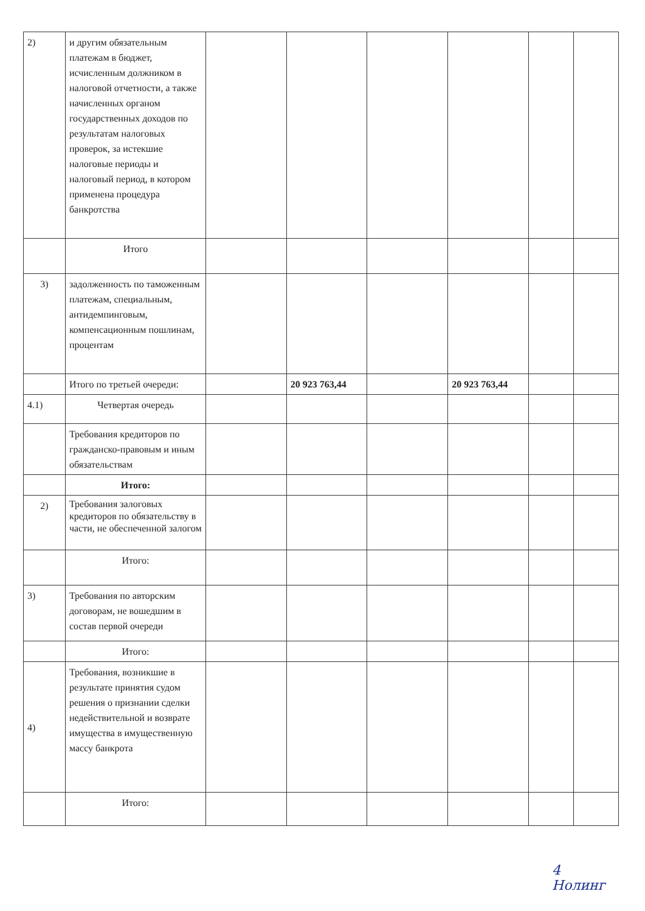| 2) | и другим обязательным платежам в бюджет, исчисленным должником в налоговой отчетности, а также начисленных органом государственных доходов по результатам налоговых проверок, за истекшие налоговые периоды и налоговый период, в котором применена процедура банкротства | | | | | | |
| | Итого | | | | | | |
| 3) | задолженность по таможенным платежам, специальным, антидемпинговым, компенсационным пошлинам, процентам | | | | | | |
| | Итого по третьей очереди: | | 20 923 763,44 | | 20 923 763,44 | | |
| 4.1) | Четвертая очередь | | | | | | |
| | Требования кредиторов по гражданско-правовым и иным обязательствам | | | | | | |
| | Итого: | | | | | | |
| 2) | Требования залоговых кредиторов по обязательству в части, не обеспеченной залогом | | | | | | |
| | Итого: | | | | | | |
| 3) | Требования по авторским договорам, не вошедшим в состав первой очереди | | | | | | |
| | Итого: | | | | | | |
| 4) | Требования, возникшие в результате принятия судом решения о признании сделки недействительной и возврате имущества в имущественную массу банкрота | | | | | | |
| | Итого: | | | | | | |
4
Нолинг